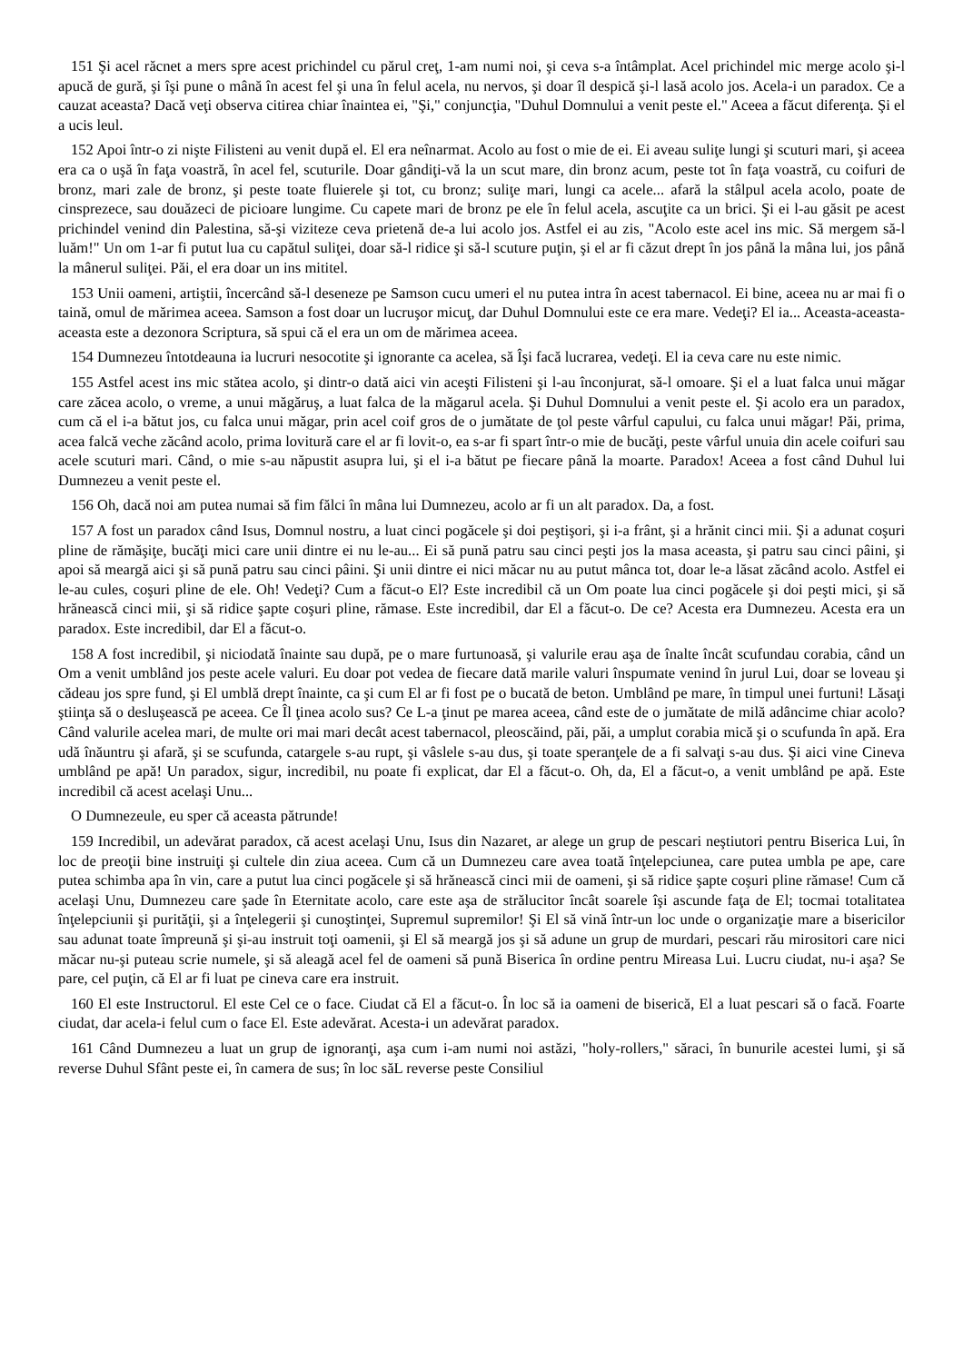151 Şi acel răcnet a mers spre acest prichindel cu părul creţ, 1-am numi noi, şi ceva s-a întâmplat. Acel prichindel mic merge acolo şi-l apucă de gură, şi îşi pune o mână în acest fel şi una în felul acela, nu nervos, şi doar îl despică şi-l lasă acolo jos. Acela-i un paradox. Ce a cauzat aceasta? Dacă veţi observa citirea chiar înaintea ei, "Şi," conjuncţia, "Duhul Domnului a venit peste el." Aceea a făcut diferenţa. Şi el a ucis leul.
152 Apoi într-o zi nişte Filisteni au venit după el. El era neînarmat. Acolo au fost o mie de ei. Ei aveau suliţe lungi şi scuturi mari, şi aceea era ca o uşă în faţa voastră, în acel fel, scuturile. Doar gândiţi-vă la un scut mare, din bronz acum, peste tot în faţa voastră, cu coifuri de bronz, mari zale de bronz, şi peste toate fluierele şi tot, cu bronz; suliţe mari, lungi ca acele... afară la stâlpul acela acolo, poate de cinsprezece, sau douăzeci de picioare lungime. Cu capete mari de bronz pe ele în felul acela, ascuţite ca un brici. Şi ei l-au găsit pe acest prichindel venind din Palestina, să-şi viziteze ceva prietenă de-a lui acolo jos. Astfel ei au zis, "Acolo este acel ins mic. Să mergem să-l luăm!" Un om 1-ar fi putut lua cu capătul suliţei, doar să-l ridice şi să-l scuture puţin, şi el ar fi căzut drept în jos până la mâna lui, jos până la mânerul suliţei. Păi, el era doar un ins mititel.
153 Unii oameni, artiştii, încercând să-l deseneze pe Samson cucu umeri el nu putea intra în acest tabernacol. Ei bine, aceea nu ar mai fi o taină, omul de mărimea aceea. Samson a fost doar un lucruşor micuţ, dar Duhul Domnului este ce era mare. Vedeţi? El ia... Aceasta-aceasta-aceasta este a dezonora Scriptura, să spui că el era un om de mărimea aceea.
154 Dumnezeu întotdeauna ia lucruri nesocotite şi ignorante ca acelea, să Îşi facă lucrarea, vedeţi. El ia ceva care nu este nimic.
155 Astfel acest ins mic stătea acolo, şi dintr-o dată aici vin aceşti Filisteni şi l-au înconjurat, să-l omoare. Şi el a luat falca unui măgar care zăcea acolo, o vreme, a unui măgăruş, a luat falca de la măgarul acela. Şi Duhul Domnului a venit peste el. Şi acolo era un paradox, cum că el i-a bătut jos, cu falca unui măgar, prin acel coif gros de o jumătate de ţol peste vârful capului, cu falca unui măgar! Păi, prima, acea falcă veche zăcând acolo, prima lovitură care el ar fi lovit-o, ea s-ar fi spart într-o mie de bucăţi, peste vârful unuia din acele coifuri sau acele scuturi mari. Când, o mie s-au năpustit asupra lui, şi el i-a bătut pe fiecare până la moarte. Paradox! Aceea a fost când Duhul lui Dumnezeu a venit peste el.
156 Oh, dacă noi am putea numai să fim fălci în mâna lui Dumnezeu, acolo ar fi un alt paradox. Da, a fost.
157 A fost un paradox când Isus, Domnul nostru, a luat cinci pogăcele şi doi peştişori, şi i-a frânt, şi a hrănit cinci mii. Şi a adunat coşuri pline de rămăşiţe, bucăţi mici care unii dintre ei nu le-au... Ei să pună patru sau cinci peşti jos la masa aceasta, şi patru sau cinci pâini, şi apoi să meargă aici şi să pună patru sau cinci pâini. Şi unii dintre ei nici măcar nu au putut mânca tot, doar le-a lăsat zăcând acolo. Astfel ei le-au cules, coşuri pline de ele. Oh! Vedeţi? Cum a făcut-o El? Este incredibil că un Om poate lua cinci pogăcele şi doi peşti mici, şi să hrănească cinci mii, şi să ridice şapte coşuri pline, rămase. Este incredibil, dar El a făcut-o. De ce? Acesta era Dumnezeu. Acesta era un paradox. Este incredibil, dar El a făcut-o.
158 A fost incredibil, şi niciodată înainte sau după, pe o mare furtunoasă, şi valurile erau aşa de înalte încât scufundau corabia, când un Om a venit umblând jos peste acele valuri. Eu doar pot vedea de fiecare dată marile valuri înspumate venind în jurul Lui, doar se loveau şi cădeau jos spre fund, şi El umblă drept înainte, ca şi cum El ar fi fost pe o bucată de beton. Umblând pe mare, în timpul unei furtuni! Lăsaţi ştiinţa să o desluşească pe aceea. Ce Îl ţinea acolo sus? Ce L-a ţinut pe marea aceea, când este de o jumătate de milă adâncime chiar acolo? Când valurile acelea mari, de multe ori mai mari decât acest tabernacol, pleoscăind, păi, păi, a umplut corabia mică şi o scufunda în apă. Era udă înăuntru şi afară, şi se scufunda, catargele s-au rupt, şi vâslele s-au dus, şi toate speranţele de a fi salvaţi s-au dus. Şi aici vine Cineva umblând pe apă! Un paradox, sigur, incredibil, nu poate fi explicat, dar El a făcut-o. Oh, da, El a făcut-o, a venit umblând pe apă. Este incredibil că acest acelaşi Unu...
O Dumnezeule, eu sper că aceasta pătrunde!
159 Incredibil, un adevărat paradox, că acest acelaşi Unu, Isus din Nazaret, ar alege un grup de pescari neştiutori pentru Biserica Lui, în loc de preoţii bine instruiţi şi cultele din ziua aceea. Cum că un Dumnezeu care avea toată înţelepciunea, care putea umbla pe ape, care putea schimba apa în vin, care a putut lua cinci pogăcele şi să hrănească cinci mii de oameni, şi să ridice şapte coşuri pline rămase! Cum că acelaşi Unu, Dumnezeu care şade în Eternitate acolo, care este aşa de strălucitor încât soarele îşi ascunde faţa de El; tocmai totalitatea înţelepciunii şi purităţii, şi a înţelegerii şi cunoştinţei, Supremul supremilor! Şi El să vină într-un loc unde o organizaţie mare a bisericilor sau adunat toate împreună şi şi-au instruit toţi oamenii, şi El să meargă jos şi să adune un grup de murdari, pescari rău mirositori care nici măcar nu-şi puteau scrie numele, şi să aleagă acel fel de oameni să pună Biserica în ordine pentru Mireasa Lui. Lucru ciudat, nu-i aşa? Se pare, cel puţin, că El ar fi luat pe cineva care era instruit.
160 El este Instructorul. El este Cel ce o face. Ciudat că El a făcut-o. În loc să ia oameni de biserică, El a luat pescari să o facă. Foarte ciudat, dar acela-i felul cum o face El. Este adevărat. Acesta-i un adevărat paradox.
161 Când Dumnezeu a luat un grup de ignoranţi, aşa cum i-am numi noi astăzi, "holy-rollers," săraci, în bunurile acestei lumi, şi să reverse Duhul Sfânt peste ei, în camera de sus; în loc săL reverse peste Consiliul